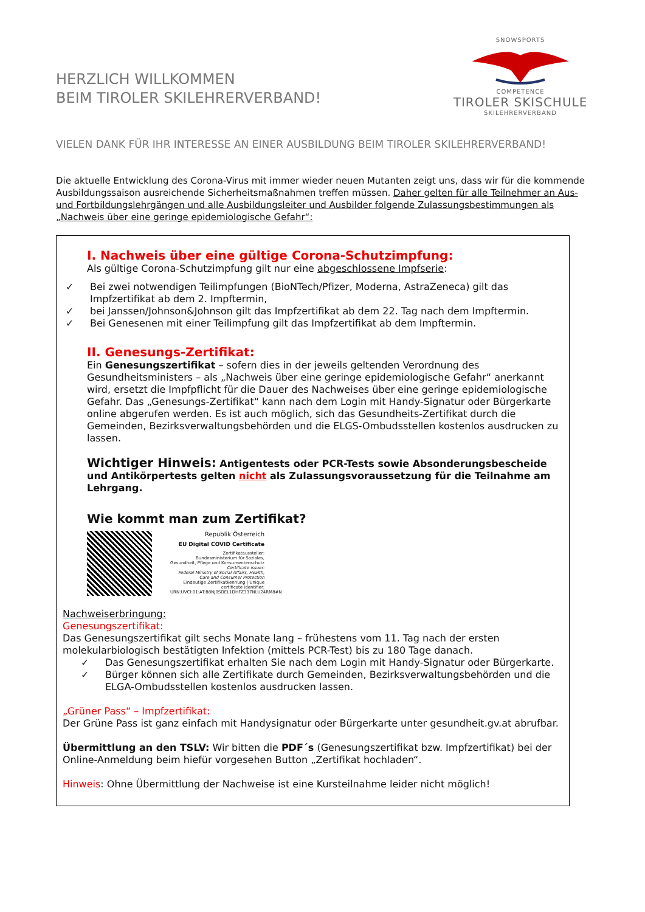HERZLICH WILLKOMMEN
BEIM TIROLER SKILEHRERVERBAND!
SNOWSPORTS
COMPETENCE
TIROLER SKISCHULE
SKILEHRERVERBAND
VIELEN DANK FÜR IHR INTERESSE AN EINER AUSBILDUNG BEIM TIROLER SKILEHRERVERBAND!
Die aktuelle Entwicklung des Corona-Virus mit immer wieder neuen Mutanten zeigt uns, dass wir für die kommende Ausbildungssaison ausreichende Sicherheitsmaßnahmen treffen müssen. Daher gelten für alle Teilnehmer an Aus- und Fortbildungslehrgängen und alle Ausbildungsleiter und Ausbilder folgende Zulassungsbestimmungen als „Nachweis über eine geringe epidemiologische Gefahr“:
I. Nachweis über eine gültige Corona-Schutzimpfung:
Als gültige Corona-Schutzimpfung gilt nur eine abgeschlossene Impfserie:
✓ Bei zwei notwendigen Teilimpfungen (BioNTech/Pfizer, Moderna, AstraZeneca) gilt das Impfzertifikat ab dem 2. Impftermin,
✓ bei Janssen/Johnson&Johnson gilt das Impfzertifikat ab dem 22. Tag nach dem Impftermin.
✓ Bei Genesenen mit einer Teilimpfung gilt das Impfzertifikat ab dem Impftermin.
II. Genesungs-Zertifikat:
Ein Genesungszertifikat – sofern dies in der jeweils geltenden Verordnung des Gesundheitsministers – als „Nachweis über eine geringe epidemiologische Gefahr“ anerkannt wird, ersetzt die Impfpflicht für die Dauer des Nachweises über eine geringe epidemiologische Gefahr. Das „Genesungs-Zertifikat“ kann nach dem Login mit Handy-Signatur oder Bürgerkarte online abgerufen werden. Es ist auch möglich, sich das Gesundheits-Zertifikat durch die Gemeinden, Bezirksverwaltungsbehörden und die ELGS-Ombudsstellen kostenlos ausdrucken zu lassen.
Wichtiger Hinweis: Antigentests oder PCR-Tests sowie Absonderungsbescheide und Antikörpertests gelten nicht als Zulassungsvoraussetzung für die Teilnahme am Lehrgang.
Wie kommt man zum Zertifikat?
Republik Österreich
EU Digital COVID Certificate
Zertifikataussteller:
Bundesministerium für Soziales, Gesundheit, Pflege und Konsumentenschutz
Certificate issuer:
Federal Ministry of Social Affairs, Health, Care and Consumer Protection
Eindeutige Zertifikatkennung | Unique certificate identifier:
URN:UVCI:01:AT:88NJ0SOEL1DHFZ337NLU24RM8#N
Nachweiserbringung:
Genesungszertifikat:
Das Genesungszertifikat gilt sechs Monate lang – frühestens vom 11. Tag nach der ersten molekularbiologisch bestätigten Infektion (mittels PCR-Test) bis zu 180 Tage danach.
✓ Das Genesungszertifikat erhalten Sie nach dem Login mit Handy-Signatur oder Bürgerkarte.
✓ Bürger können sich alle Zertifikate durch Gemeinden, Bezirksverwaltungsbehörden und die ELGA-Ombudsstellen kostenlos ausdrucken lassen.
„Grüner Pass“ – Impfzertifikat:
Der Grüne Pass ist ganz einfach mit Handysignatur oder Bürgerkarte unter gesundheit.gv.at abrufbar.
Übermittlung an den TSLV: Wir bitten die PDF´s (Genesungszertifikat bzw. Impfzertifikat) bei der Online-Anmeldung beim hiefür vorgesehen Button „Zertifikat hochladen“.
Hinweis: Ohne Übermittlung der Nachweise ist eine Kursteilnahme leider nicht möglich!